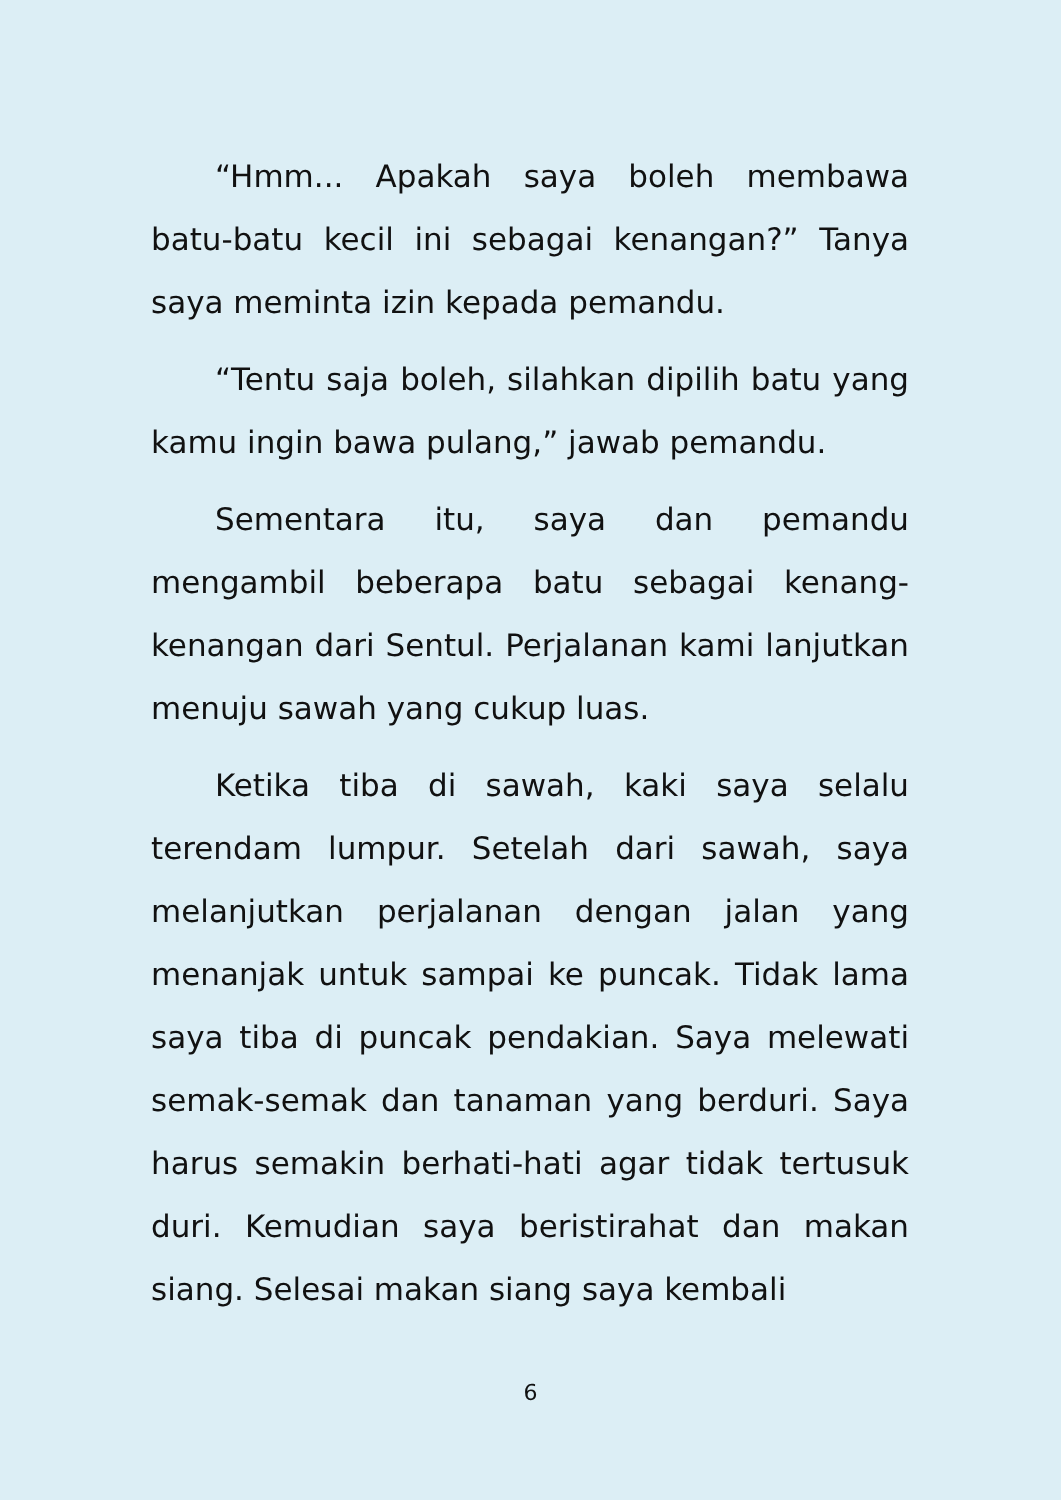“Hmm... Apakah saya boleh membawa batu-batu kecil ini sebagai kenangan?” Tanya saya meminta izin kepada pemandu.
“Tentu saja boleh, silahkan dipilih batu yang kamu ingin bawa pulang,” jawab pemandu.
Sementara itu, saya dan pemandu mengambil beberapa batu sebagai kenang-kenangan dari Sentul. Perjalanan kami lanjutkan menuju sawah yang cukup luas.
Ketika tiba di sawah, kaki saya selalu terendam lumpur. Setelah dari sawah, saya melanjutkan perjalanan dengan jalan yang menanjak untuk sampai ke puncak. Tidak lama saya tiba di puncak pendakian. Saya melewati semak-semak dan tanaman yang berduri. Saya harus semakin berhati-hati agar tidak tertusuk duri. Kemudian saya beristirahat dan makan siang. Selesai makan siang saya kembali
6